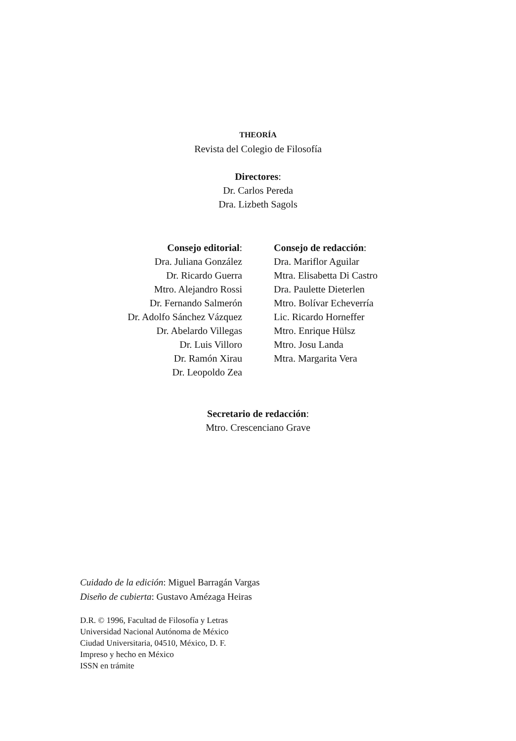THEORÍA
Revista del Colegio de Filosofía
Directores:
Dr. Carlos Pereda
Dra. Lizbeth Sagols
Consejo editorial:
Dra. Juliana González
Dr. Ricardo Guerra
Mtro. Alejandro Rossi
Dr. Fernando Salmerón
Dr. Adolfo Sánchez Vázquez
Dr. Abelardo Villegas
Dr. Luis Villoro
Dr. Ramón Xirau
Dr. Leopoldo Zea
Consejo de redacción:
Dra. Mariflor Aguilar
Mtra. Elisabetta Di Castro
Dra. Paulette Dieterlen
Mtro. Bolívar Echeverría
Lic. Ricardo Horneffer
Mtro. Enrique Hülsz
Mtro. Josu Landa
Mtra. Margarita Vera
Secretario de redacción:
Mtro. Crescenciano Grave
Cuidado de la edición: Miguel Barragán Vargas
Diseño de cubierta: Gustavo Amézaga Heiras
D.R. © 1996, Facultad de Filosofía y Letras
Universidad Nacional Autónoma de México
Ciudad Universitaria, 04510, México, D. F.
Impreso y hecho en México
ISSN en trámite